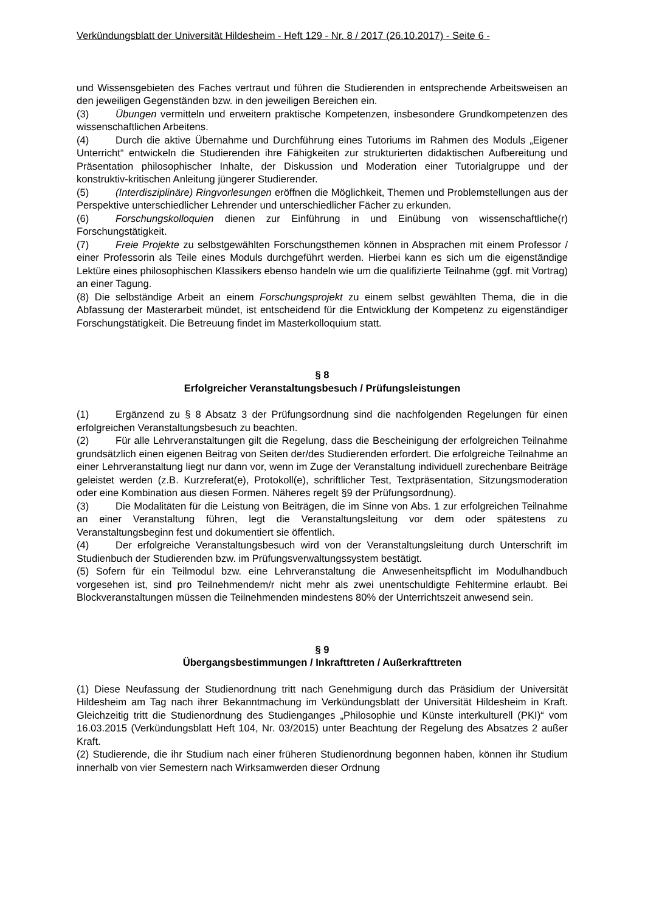Verkündungsblatt der Universität Hildesheim - Heft 129 - Nr. 8 / 2017 (26.10.2017) - Seite 6 -
und Wissensgebieten des Faches vertraut und führen die Studierenden in entsprechende Arbeitsweisen an den jeweiligen Gegenständen bzw. in den jeweiligen Bereichen ein.
(3) Übungen vermitteln und erweitern praktische Kompetenzen, insbesondere Grundkompetenzen des wissenschaftlichen Arbeitens.
(4) Durch die aktive Übernahme und Durchführung eines Tutoriums im Rahmen des Moduls „Eigener Unterricht“ entwickeln die Studierenden ihre Fähigkeiten zur strukturierten didaktischen Aufbereitung und Präsentation philosophischer Inhalte, der Diskussion und Moderation einer Tutorialgruppe und der konstruktiv-kritischen Anleitung jüngerer Studierender.
(5) (Interdisziplinäre) Ringvorlesungen eröffnen die Möglichkeit, Themen und Problemstellungen aus der Perspektive unterschiedlicher Lehrender und unterschiedlicher Fächer zu erkunden.
(6) Forschungskolloquien dienen zur Einführung in und Einübung von wissenschaftliche(r) Forschungstätigkeit.
(7) Freie Projekte zu selbstgewählten Forschungsthemen können in Absprachen mit einem Professor / einer Professorin als Teile eines Moduls durchgeführt werden. Hierbei kann es sich um die eigenständige Lektüre eines philosophischen Klassikers ebenso handeln wie um die qualifizierte Teilnahme (ggf. mit Vortrag) an einer Tagung.
(8) Die selbständige Arbeit an einem Forschungsprojekt zu einem selbst gewählten Thema, die in die Abfassung der Masterarbeit mündet, ist entscheidend für die Entwicklung der Kompetenz zu eigenständiger Forschungstätigkeit. Die Betreuung findet im Masterkolloquium statt.
§ 8
Erfolgreicher Veranstaltungsbesuch / Prüfungsleistungen
(1) Ergänzend zu § 8 Absatz 3 der Prüfungsordnung sind die nachfolgenden Regelungen für einen erfolgreichen Veranstaltungsbesuch zu beachten.
(2) Für alle Lehrveranstaltungen gilt die Regelung, dass die Bescheinigung der erfolgreichen Teilnahme grundsätzlich einen eigenen Beitrag von Seiten der/des Studierenden erfordert. Die erfolgreiche Teilnahme an einer Lehrveranstaltung liegt nur dann vor, wenn im Zuge der Veranstaltung individuell zurechenbare Beiträge geleistet werden (z.B. Kurzreferat(e), Protokoll(e), schriftlicher Test, Textpräsentation, Sitzungsmoderation oder eine Kombination aus diesen Formen. Näheres regelt §9 der Prüfungsordnung).
(3) Die Modalitäten für die Leistung von Beiträgen, die im Sinne von Abs. 1 zur erfolgreichen Teilnahme an einer Veranstaltung führen, legt die Veranstaltungsleitung vor dem oder spätestens zu Veranstaltungsbeginn fest und dokumentiert sie öffentlich.
(4) Der erfolgreiche Veranstaltungsbesuch wird von der Veranstaltungsleitung durch Unterschrift im Studienbuch der Studierenden bzw. im Prüfungsverwaltungssystem bestätigt.
(5) Sofern für ein Teilmodul bzw. eine Lehrveranstaltung die Anwesenheitspflicht im Modulhandbuch vorgesehen ist, sind pro Teilnehmendem/r nicht mehr als zwei unentschuldigte Fehltermine erlaubt. Bei Blockveranstaltungen müssen die Teilnehmenden mindestens 80% der Unterrichtszeit anwesend sein.
§ 9
Übergangsbestimmungen / Inkrafttreten / Außerkrafttreten
(1) Diese Neufassung der Studienordnung tritt nach Genehmigung durch das Präsidium der Universität Hildesheim am Tag nach ihrer Bekanntmachung im Verkündungsblatt der Universität Hildesheim in Kraft. Gleichzeitig tritt die Studienordnung des Studienganges „Philosophie und Künste interkulturell (PKI)“ vom 16.03.2015 (Verkündungsblatt Heft 104, Nr. 03/2015) unter Beachtung der Regelung des Absatzes 2 außer Kraft.
(2) Studierende, die ihr Studium nach einer früheren Studienordnung begonnen haben, können ihr Studium innerhalb von vier Semestern nach Wirksamwerden dieser Ordnung